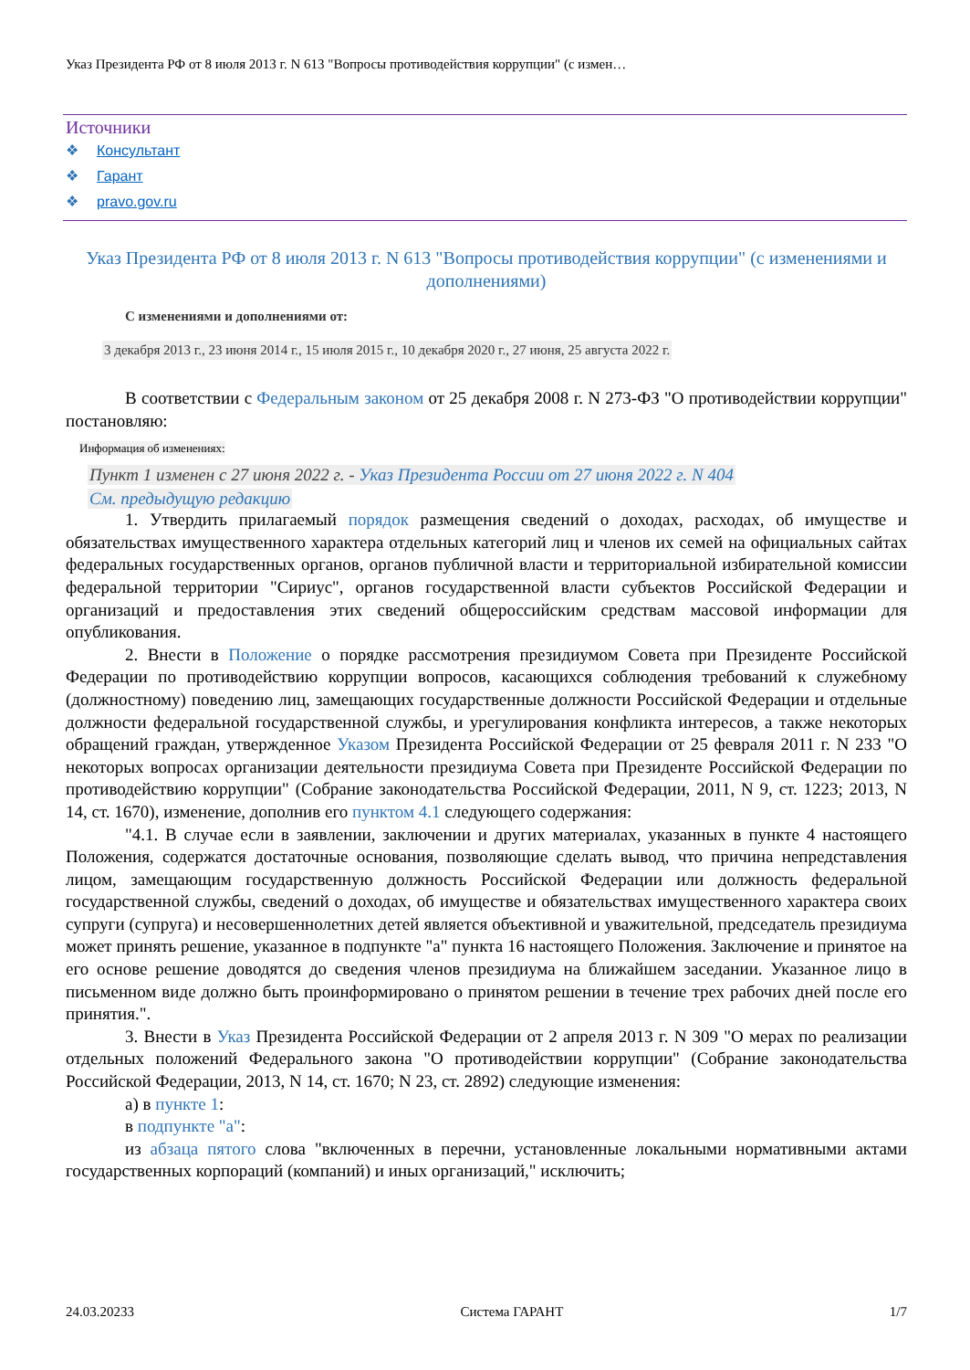Указ Президента РФ от 8 июля 2013 г. N 613 "Вопросы противодействия коррупции" (с измен…
Источники
❖ Консультант
❖ Гарант
❖ pravo.gov.ru
Указ Президента РФ от 8 июля 2013 г. N 613 "Вопросы противодействия коррупции" (с изменениями и дополнениями)
С изменениями и дополнениями от:
3 декабря 2013 г., 23 июня 2014 г., 15 июля 2015 г., 10 декабря 2020 г., 27 июня, 25 августа 2022 г.
В соответствии с Федеральным законом от 25 декабря 2008 г. N 273-ФЗ "О противодействии коррупции" постановляю:
Информация об изменениях:
Пункт 1 изменен с 27 июня 2022 г. - Указ Президента России от 27 июня 2022 г. N 404
См. предыдущую редакцию
1. Утвердить прилагаемый порядок размещения сведений о доходах, расходах, об имуществе и обязательствах имущественного характера отдельных категорий лиц и членов их семей на официальных сайтах федеральных государственных органов, органов публичной власти и территориальной избирательной комиссии федеральной территории "Сириус", органов государственной власти субъектов Российской Федерации и организаций и предоставления этих сведений общероссийским средствам массовой информации для опубликования.
2. Внести в Положение о порядке рассмотрения президиумом Совета при Президенте Российской Федерации по противодействию коррупции вопросов, касающихся соблюдения требований к служебному (должностному) поведению лиц, замещающих государственные должности Российской Федерации и отдельные должности федеральной государственной службы, и урегулирования конфликта интересов, а также некоторых обращений граждан, утвержденное Указом Президента Российской Федерации от 25 февраля 2011 г. N 233 "О некоторых вопросах организации деятельности президиума Совета при Президенте Российской Федерации по противодействию коррупции" (Собрание законодательства Российской Федерации, 2011, N 9, ст. 1223; 2013, N 14, ст. 1670), изменение, дополнив его пунктом 4.1 следующего содержания:
"4.1. В случае если в заявлении, заключении и других материалах, указанных в пункте 4 настоящего Положения, содержатся достаточные основания, позволяющие сделать вывод, что причина непредставления лицом, замещающим государственную должность Российской Федерации или должность федеральной государственной службы, сведений о доходах, об имуществе и обязательствах имущественного характера своих супруги (супруга) и несовершеннолетних детей является объективной и уважительной, председатель президиума может принять решение, указанное в подпункте "а" пункта 16 настоящего Положения. Заключение и принятое на его основе решение доводятся до сведения членов президиума на ближайшем заседании. Указанное лицо в письменном виде должно быть проинформировано о принятом решении в течение трех рабочих дней после его принятия.".
3. Внести в Указ Президента Российской Федерации от 2 апреля 2013 г. N 309 "О мерах по реализации отдельных положений Федерального закона "О противодействии коррупции" (Собрание законодательства Российской Федерации, 2013, N 14, ст. 1670; N 23, ст. 2892) следующие изменения:
а) в пункте 1:
в подпункте "а":
из абзаца пятого слова "включенных в перечни, установленные локальными нормативными актами государственных корпораций (компаний) и иных организаций," исключить;
24.03.20233 Система ГАРАНТ 1/7